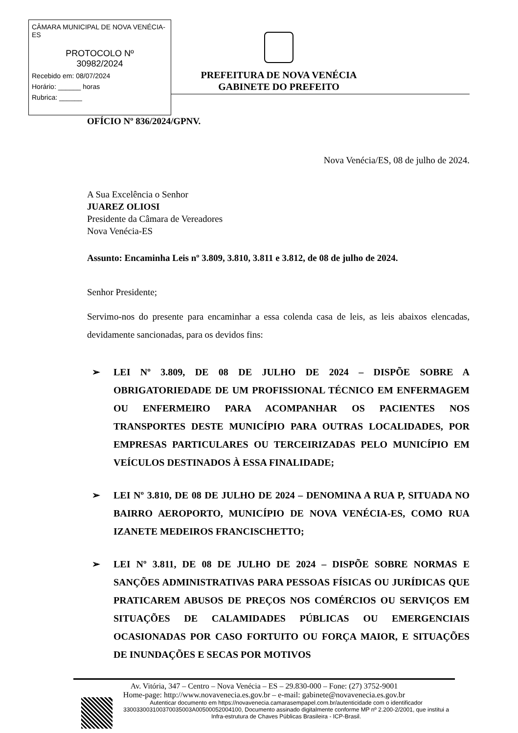CÂMARA MUNICIPAL DE NOVA VENÉCIA-ES
PROTOCOLO Nº
30982/2024
Recebido em: 08/07/2024
Horário: ______ horas
Rubrica: ______
PREFEITURA DE NOVA VENÉCIA
GABINETE DO PREFEITO
OFÍCIO Nº 836/2024/GPNV.
Nova Venécia/ES, 08 de julho de 2024.
A Sua Excelência o Senhor
JUAREZ OLIOSI
Presidente da Câmara de Vereadores
Nova Venécia-ES
Assunto: Encaminha Leis nº 3.809, 3.810, 3.811 e 3.812, de 08 de julho de 2024.
Senhor Presidente;
Servimo-nos do presente para encaminhar a essa colenda casa de leis, as leis abaixos elencadas, devidamente sancionadas, para os devidos fins:
➢ LEI Nº 3.809, DE 08 DE JULHO DE 2024 – DISPÕE SOBRE A OBRIGATORIEDADE DE UM PROFISSIONAL TÉCNICO EM ENFERMAGEM OU ENFERMEIRO PARA ACOMPANHAR OS PACIENTES NOS TRANSPORTES DESTE MUNICÍPIO PARA OUTRAS LOCALIDADES, POR EMPRESAS PARTICULARES OU TERCEIRIZADAS PELO MUNICÍPIO EM VEÍCULOS DESTINADOS À ESSA FINALIDADE;
➢ LEI Nº 3.810, DE 08 DE JULHO DE 2024 – DENOMINA A RUA P, SITUADA NO BAIRRO AEROPORTO, MUNICÍPIO DE NOVA VENÉCIA-ES, COMO RUA IZANETE MEDEIROS FRANCISCHETTO;
➢ LEI Nº 3.811, DE 08 DE JULHO DE 2024 – DISPÕE SOBRE NORMAS E SANÇÕES ADMINISTRATIVAS PARA PESSOAS FÍSICAS OU JURÍDICAS QUE PRATICAREM ABUSOS DE PREÇOS NOS COMÉRCIOS OU SERVIÇOS EM SITUAÇÕES DE CALAMIDADES PÚBLICAS OU EMERGENCIAIS OCASIONADAS POR CASO FORTUITO OU FORÇA MAIOR, E SITUAÇÕES DE INUNDAÇÕES E SECAS POR MOTIVOS
Av. Vitória, 347 – Centro – Nova Venécia – ES – 29.830-000 – Fone: (27) 3752-9001
Home-page: http://www.novavenecia.es.gov.br – e-mail: gabinete@novavenecia.es.gov.br
Autenticar documento em https://novavenecia.camarasempapel.com.br/autenticidade com o identificador 330033003100370035003A00500052004100, Documento assinado digitalmente conforme MP nº 2.200-2/2001, que institui a Infra-estrutura de Chaves Públicas Brasileira - ICP-Brasil.